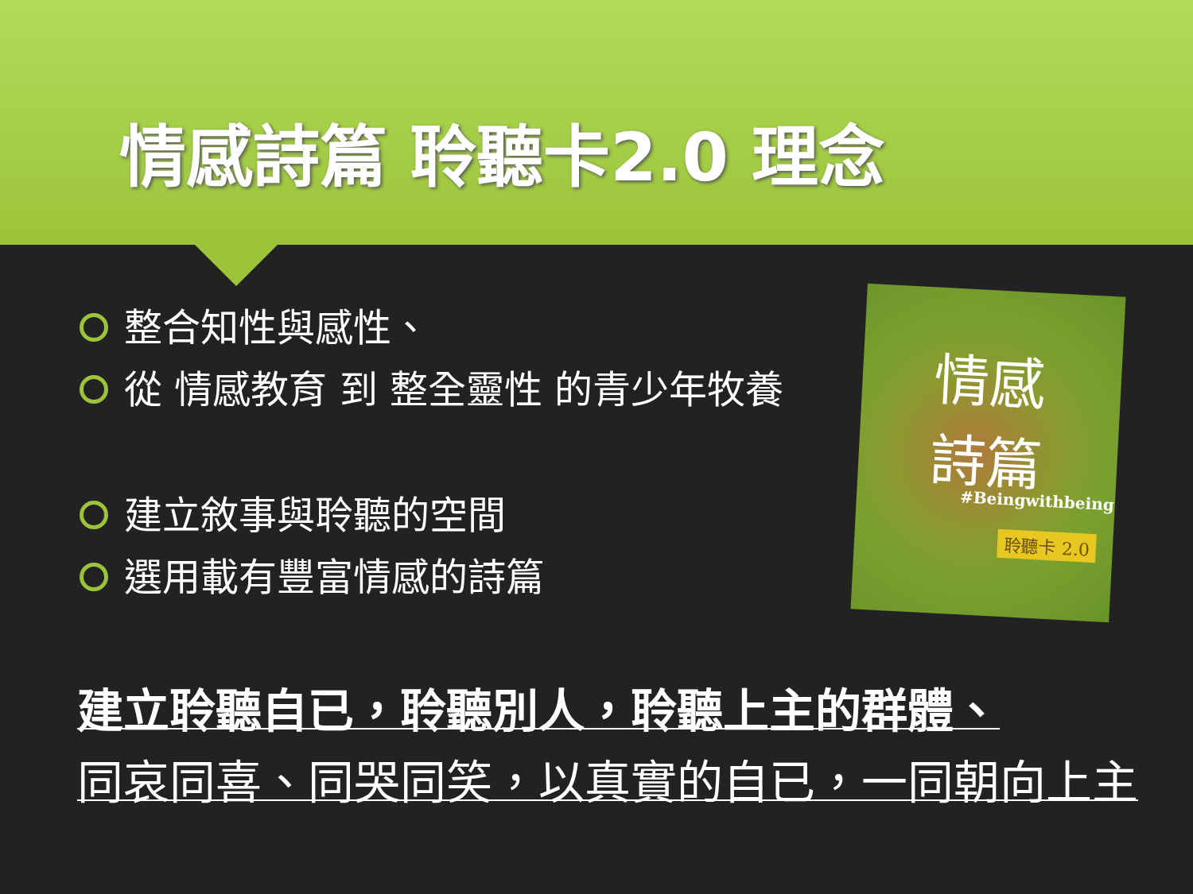情感詩篇 聆聽卡2.0 理念
整合知性與感性、
從 情感教育 到 整全靈性 的青少年牧養
建立敘事與聆聽的空間
選用載有豐富情感的詩篇
情感
詩篇
#Beingwithbeing
聆聽卡 2.0
建立聆聽自已，聆聽別人，聆聽上主的群體、
同哀同喜、同哭同笑，以真實的自已，一同朝向上主